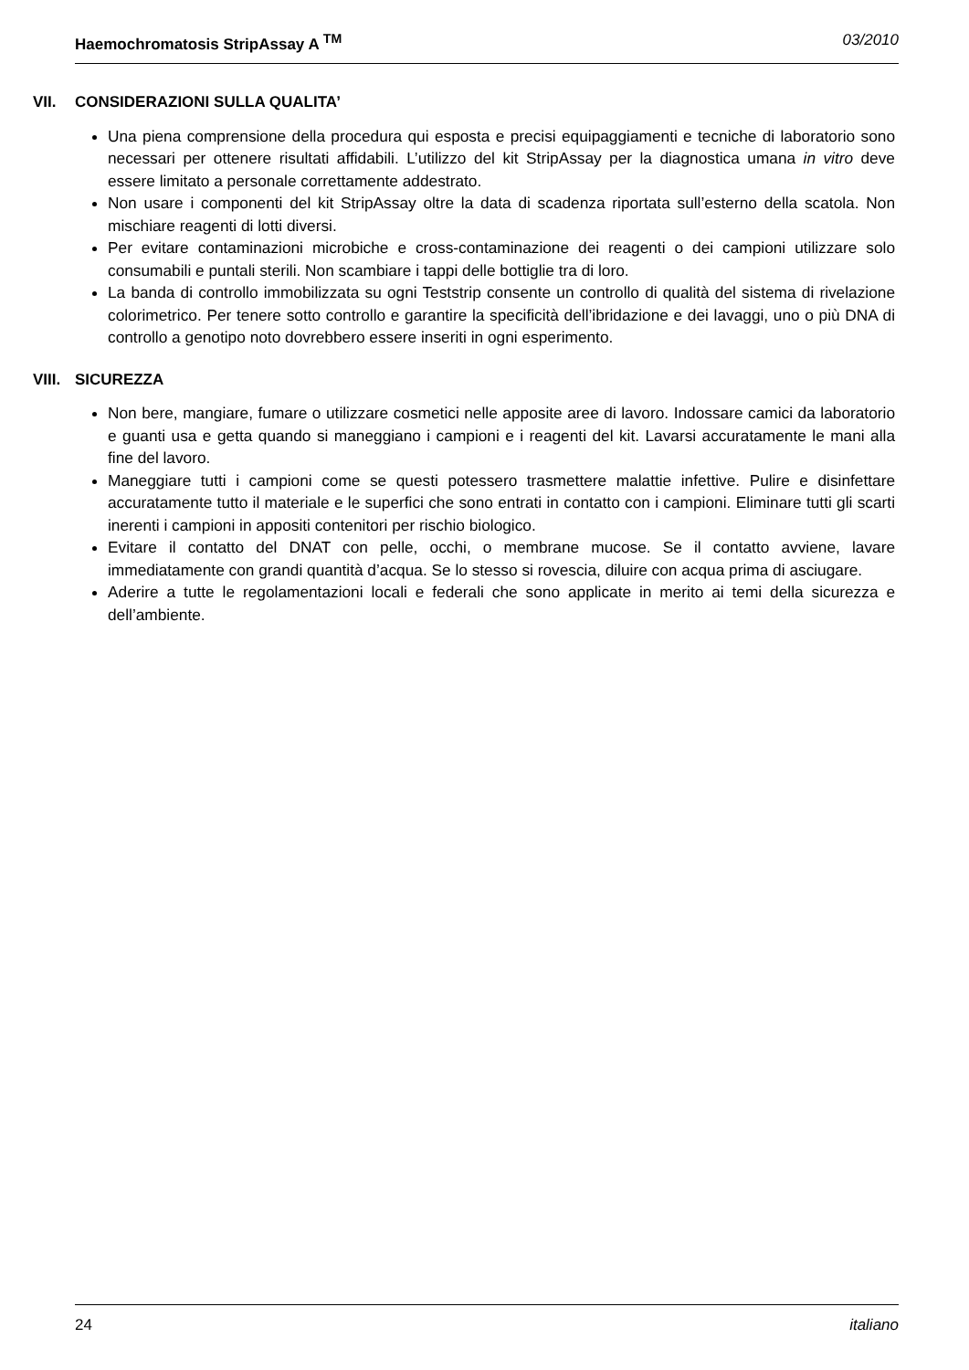Haemochromatosis StripAssay A <sup>TM</sup> 03/2010
VII. CONSIDERAZIONI SULLA QUALITA’
Una piena comprensione della procedura qui esposta e precisi equipaggiamenti e tecniche di laboratorio sono necessari per ottenere risultati affidabili. L’utilizzo del kit StripAssay per la diagnostica umana in vitro deve essere limitato a personale correttamente addestrato.
Non usare i componenti del kit StripAssay oltre la data di scadenza riportata sull’esterno della scatola. Non mischiare reagenti di lotti diversi.
Per evitare contaminazioni microbiche e cross-contaminazione dei reagenti o dei campioni utilizzare solo consumabili e puntali sterili. Non scambiare i tappi delle bottiglie tra di loro.
La banda di controllo immobilizzata su ogni Teststrip consente un controllo di qualità del sistema di rivelazione colorimetrico. Per tenere sotto controllo e garantire la specificità dell’ibridazione e dei lavaggi, uno o più DNA di controllo a genotipo noto dovrebbero essere inseriti in ogni esperimento.
VIII. SICUREZZA
Non bere, mangiare, fumare o utilizzare cosmetici nelle apposite aree di lavoro. Indossare camici da laboratorio e guanti usa e getta quando si maneggiano i campioni e i reagenti del kit. Lavarsi accuratamente le mani alla fine del lavoro.
Maneggiare tutti i campioni come se questi potessero trasmettere malattie infettive. Pulire e disinfettare accuratamente tutto il materiale e le superfici che sono entrati in contatto con i campioni. Eliminare tutti gli scarti inerenti i campioni in appositi contenitori per rischio biologico.
Evitare il contatto del DNAT con pelle, occhi, o membrane mucose. Se il contatto avviene, lavare immediatamente con grandi quantità d’acqua. Se lo stesso si rovescia, diluire con acqua prima di asciugare.
Aderire a tutte le regolamentazioni locali e federali che sono applicate in merito ai temi della sicurezza e dell’ambiente.
24 italiano